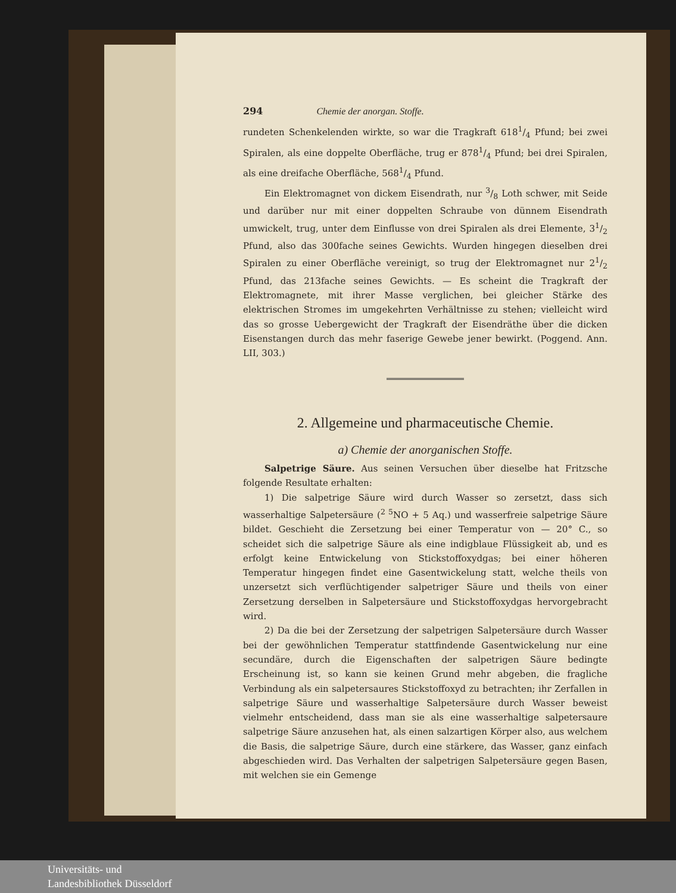294 Chemie der anorgan. Stoffe.
rundeten Schenkelenden wirkte, so war die Tragkraft 6181/4 Pfund; bei zwei Spiralen, als eine doppelte Oberfläche, trug er 8781/4 Pfund; bei drei Spiralen, als eine dreifache Oberfläche, 5681/4 Pfund.
Ein Elektromagnet von dickem Eisendrath, nur 3/8 Loth schwer, mit Seide und darüber nur mit einer doppelten Schraube von dünnem Eisendrath umwickelt, trug, unter dem Einflusse von drei Spiralen als drei Elemente, 31/2 Pfund, also das 300fache seines Gewichts. Wurden hingegen dieselben drei Spiralen zu einer Oberfläche vereinigt, so trug der Elektromagnet nur 21/2 Pfund, das 213fache seines Gewichts. — Es scheint die Tragkraft der Elektromagnete, mit ihrer Masse verglichen, bei gleicher Stärke des elektrischen Stromes im umgekehrten Verhältnisse zu stehen; vielleicht wird das so grosse Uebergewicht der Tragkraft der Eisendräthe über die dicken Eisenstangen durch das mehr faserige Gewebe jener bewirkt. (Poggend. Ann. LII, 303.)
2. Allgemeine und pharmaceutische Chemie.
a) Chemie der anorganischen Stoffe.
Salpetrige Säure. Aus seinen Versuchen über dieselbe hat Fritzsche folgende Resultate erhalten:
1) Die salpetrige Säure wird durch Wasser so zersetzt, dass sich wasserhaltige Salpetersäure (<sup>2 5</sup>NO + 5 Aq.) und wasserfreie salpetrige Säure bildet. Geschieht die Zersetzung bei einer Temperatur von — 20° C., so scheidet sich die salpetrige Säure als eine indigblaue Flüssigkeit ab, und es erfolgt keine Entwickelung von Stickstoffoxydgas; bei einer höheren Temperatur hingegen findet eine Gasentwickelung statt, welche theils von unzersetzt sich verflüchtigender salpetriger Säure und theils von einer Zersetzung derselben in Salpetersäure und Stickstoffoxydgas hervorgebracht wird.
2) Da die bei der Zersetzung der salpetrigen Salpetersäure durch Wasser bei der gewöhnlichen Temperatur stattfindende Gasentwickelung nur eine secundäre, durch die Eigenschaften der salpetrigen Säure bedingte Erscheinung ist, so kann sie keinen Grund mehr abgeben, die fragliche Verbindung als ein salpetersaures Stickstoffoxyd zu betrachten; ihr Zerfallen in salpetrige Säure und wasserhaltige Salpetersäure durch Wasser beweist vielmehr entscheidend, dass man sie als eine wasserhaltige salpetersaure salpetrige Säure anzusehen hat, als einen salzartigen Körper also, aus welchem die Basis, die salpetrige Säure, durch eine stärkere, das Wasser, ganz einfach abgeschieden wird. Das Verhalten der salpetrigen Salpetersäure gegen Basen, mit welchen sie ein Gemenge
Universitäts- und
Landesbibliothek Düsseldorf